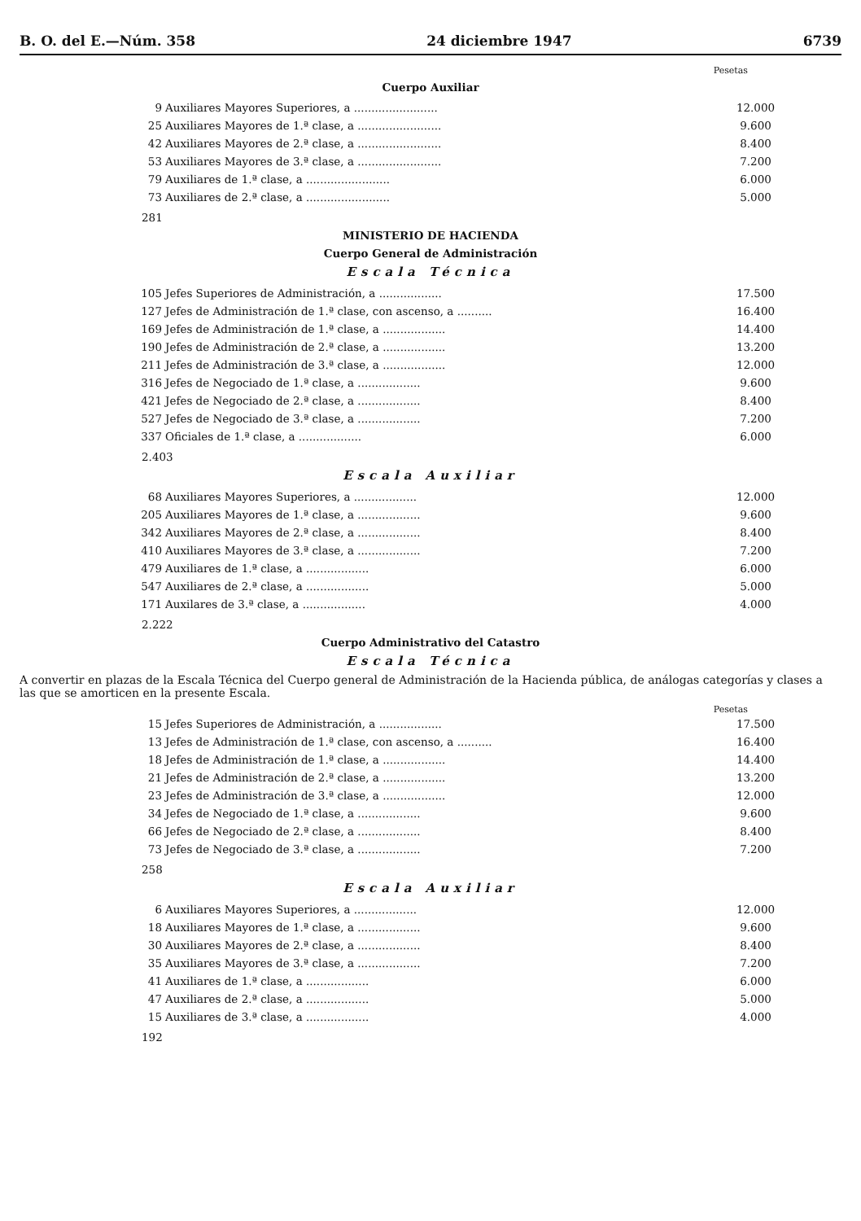B. O. del E.—Núm. 358 24 diciembre 1947 6739
Pesetas
Cuerpo Auxiliar
| 9 | Auxiliares Mayores Superiores, a ........................ | 12.000 |
| 25 | Auxiliares Mayores de 1.ª clase, a ........................ | 9.600 |
| 42 | Auxiliares Mayores de 2.ª clase, a ........................ | 8.400 |
| 53 | Auxiliares Mayores de 3.ª clase, a ........................ | 7.200 |
| 79 | Auxiliares de 1.ª clase, a ........................ | 6.000 |
| 73 | Auxiliares de 2.ª clase, a ........................ | 5.000 |
281
MINISTERIO DE HACIENDA
Cuerpo General de Administración
Escala Técnica
| 105 | Jefes Superiores de Administración, a .................. | 17.500 |
| 127 | Jefes de Administración de 1.ª clase, con ascenso, a .......... | 16.400 |
| 169 | Jefes de Administración de 1.ª clase, a .................. | 14.400 |
| 190 | Jefes de Administración de 2.ª clase, a .................. | 13.200 |
| 211 | Jefes de Administración de 3.ª clase, a .................. | 12.000 |
| 316 | Jefes de Negociado de 1.ª clase, a .................. | 9.600 |
| 421 | Jefes de Negociado de 2.ª clase, a .................. | 8.400 |
| 527 | Jefes de Negociado de 3.ª clase, a .................. | 7.200 |
| 337 | Oficiales de 1.ª clase, a .................. | 6.000 |
2.403
Escala Auxiliar
| 68 | Auxiliares Mayores Superiores, a .................. | 12.000 |
| 205 | Auxiliares Mayores de 1.ª clase, a .................. | 9.600 |
| 342 | Auxiliares Mayores de 2.ª clase, a .................. | 8.400 |
| 410 | Auxiliares Mayores de 3.ª clase, a .................. | 7.200 |
| 479 | Auxiliares de 1.ª clase, a .................. | 6.000 |
| 547 | Auxiliares de 2.ª clase, a .................. | 5.000 |
| 171 | Auxilares de 3.ª clase, a .................. | 4.000 |
2.222
Cuerpo Administrativo del Catastro
Escala Técnica
A convertir en plazas de la Escala Técnica del Cuerpo general de Administración de la Hacienda pública, de análogas categorías y clases a las que se amorticen en la presente Escala.
Pesetas
| 15 | Jefes Superiores de Administración, a .................. | 17.500 |
| 13 | Jefes de Administración de 1.ª clase, con ascenso, a .......... | 16.400 |
| 18 | Jefes de Administración de 1.ª clase, a .................. | 14.400 |
| 21 | Jefes de Administración de 2.ª clase, a .................. | 13.200 |
| 23 | Jefes de Administración de 3.ª clase, a .................. | 12.000 |
| 34 | Jefes de Negociado de 1.ª clase, a .................. | 9.600 |
| 66 | Jefes de Negociado de 2.ª clase, a .................. | 8.400 |
| 73 | Jefes de Negociado de 3.ª clase, a .................. | 7.200 |
258
Escala Auxiliar
| 6 | Auxiliares Mayores Superiores, a .................. | 12.000 |
| 18 | Auxiliares Mayores de 1.ª clase, a .................. | 9.600 |
| 30 | Auxiliares Mayores de 2.ª clase, a .................. | 8.400 |
| 35 | Auxiliares Mayores de 3.ª clase, a .................. | 7.200 |
| 41 | Auxiliares de 1.ª clase, a .................. | 6.000 |
| 47 | Auxiliares de 2.ª clase, a .................. | 5.000 |
| 15 | Auxiliares de 3.ª clase, a .................. | 4.000 |
192